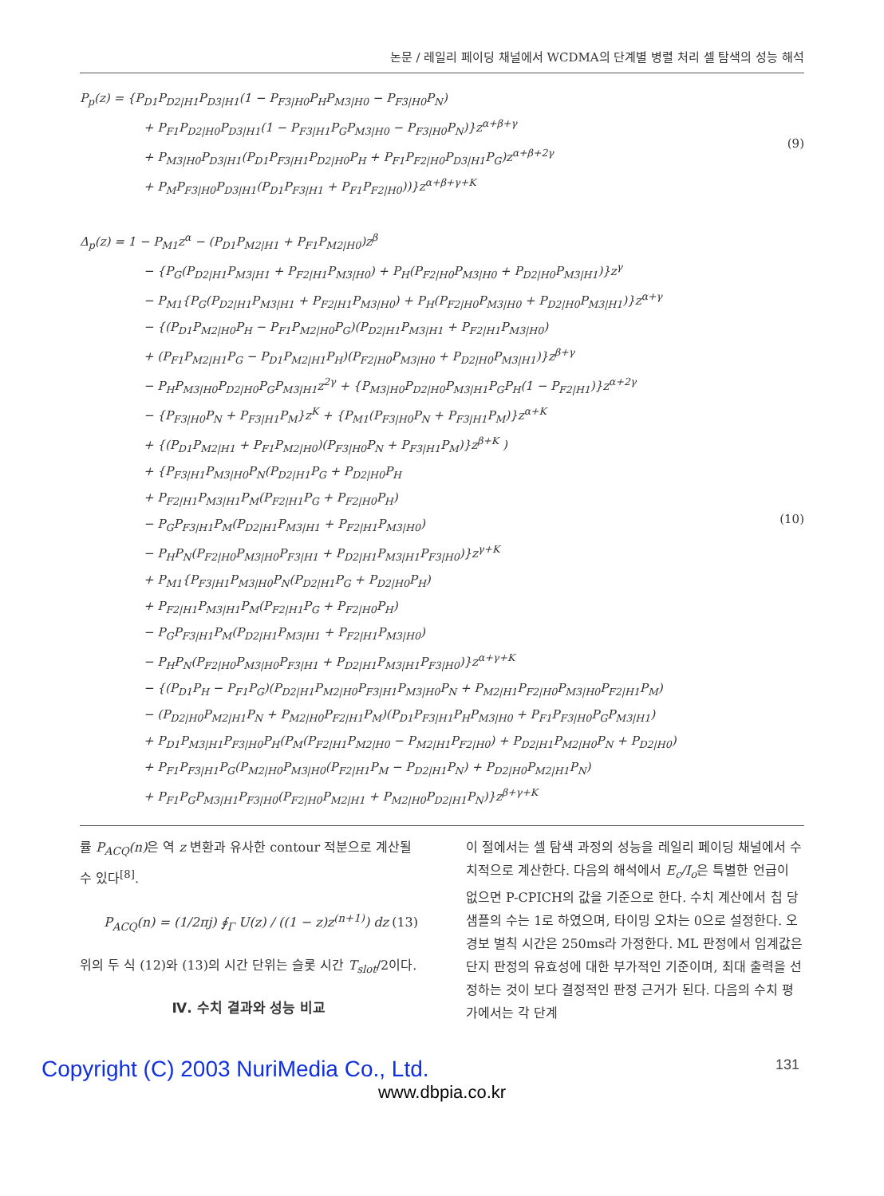논문 / 레일리 페이딩 채널에서 WCDMA의 단계별 병렬 처리 셀 탐색의 성능 해석
P<sub>p</sub>(z) = {P<sub>D1</sub>P<sub>D2|H1</sub>P<sub>D3|H1</sub>(1 − P<sub>F3|H0</sub>P<sub>H</sub>P<sub>M3|H0</sub> − P<sub>F3|H0</sub>P<sub>N</sub>)
+ P<sub>F1</sub>P<sub>D2|H0</sub>P<sub>D3|H1</sub>(1 − P<sub>F3|H1</sub>P<sub>G</sub>P<sub>M3|H0</sub> − P<sub>F3|H0</sub>P<sub>N</sub>)}z<sup>α+β+γ</sup>
+ P<sub>M3|H0</sub>P<sub>D3|H1</sub>(P<sub>D1</sub>P<sub>F3|H1</sub>P<sub>D2|H0</sub>P<sub>H</sub> + P<sub>F1</sub>P<sub>F2|H0</sub>P<sub>D3|H1</sub>P<sub>G</sub>)z<sup>α+β+2γ</sup>
+ P<sub>M</sub>P<sub>F3|H0</sub>P<sub>D3|H1</sub>(P<sub>D1</sub>P<sub>F3|H1</sub> + P<sub>F1</sub>P<sub>F2|H0</sub>))}z<sup>α+β+γ+K</sup>
(9)
Δ<sub>p</sub>(z) = 1 − P<sub>M1</sub>z<sup>α</sup> − (P<sub>D1</sub>P<sub>M2|H1</sub> + P<sub>F1</sub>P<sub>M2|H0</sub>)z<sup>β</sup>
− {P<sub>G</sub>(P<sub>D2|H1</sub>P<sub>M3|H1</sub> + P<sub>F2|H1</sub>P<sub>M3|H0</sub>) + P<sub>H</sub>(P<sub>F2|H0</sub>P<sub>M3|H0</sub> + P<sub>D2|H0</sub>P<sub>M3|H1</sub>)}z<sup>γ</sup>
− P<sub>M1</sub>{P<sub>G</sub>(P<sub>D2|H1</sub>P<sub>M3|H1</sub> + P<sub>F2|H1</sub>P<sub>M3|H0</sub>) + P<sub>H</sub>(P<sub>F2|H0</sub>P<sub>M3|H0</sub> + P<sub>D2|H0</sub>P<sub>M3|H1</sub>)}z<sup>α+γ</sup>
− {(P<sub>D1</sub>P<sub>M2|H0</sub>P<sub>H</sub> − P<sub>F1</sub>P<sub>M2|H0</sub>P<sub>G</sub>)(P<sub>D2|H1</sub>P<sub>M3|H1</sub> + P<sub>F2|H1</sub>P<sub>M3|H0</sub>)
+ (P<sub>F1</sub>P<sub>M2|H1</sub>P<sub>G</sub> − P<sub>D1</sub>P<sub>M2|H1</sub>P<sub>H</sub>)(P<sub>F2|H0</sub>P<sub>M3|H0</sub> + P<sub>D2|H0</sub>P<sub>M3|H1</sub>)}z<sup>β+γ</sup>
− P<sub>H</sub>P<sub>M3|H0</sub>P<sub>D2|H0</sub>P<sub>G</sub>P<sub>M3|H1</sub>z<sup>2γ</sup> + {P<sub>M3|H0</sub>P<sub>D2|H0</sub>P<sub>M3|H1</sub>P<sub>G</sub>P<sub>H</sub>(1 − P<sub>F2|H1</sub>)}z<sup>α+2γ</sup>
− {P<sub>F3|H0</sub>P<sub>N</sub> + P<sub>F3|H1</sub>P<sub>M</sub>}z<sup>K</sup> + {P<sub>M1</sub>(P<sub>F3|H0</sub>P<sub>N</sub> + P<sub>F3|H1</sub>P<sub>M</sub>)}z<sup>α+K</sup>
+ {(P<sub>D1</sub>P<sub>M2|H1</sub> + P<sub>F1</sub>P<sub>M2|H0</sub>)(P<sub>F3|H0</sub>P<sub>N</sub> + P<sub>F3|H1</sub>P<sub>M</sub>)}z<sup>β+K</sup> )
+ {P<sub>F3|H1</sub>P<sub>M3|H0</sub>P<sub>N</sub>(P<sub>D2|H1</sub>P<sub>G</sub> + P<sub>D2|H0</sub>P<sub>H</sub>
+ P<sub>F2|H1</sub>P<sub>M3|H1</sub>P<sub>M</sub>(P<sub>F2|H1</sub>P<sub>G</sub> + P<sub>F2|H0</sub>P<sub>H</sub>)
− P<sub>G</sub>P<sub>F3|H1</sub>P<sub>M</sub>(P<sub>D2|H1</sub>P<sub>M3|H1</sub> + P<sub>F2|H1</sub>P<sub>M3|H0</sub>)
− P<sub>H</sub>P<sub>N</sub>(P<sub>F2|H0</sub>P<sub>M3|H0</sub>P<sub>F3|H1</sub> + P<sub>D2|H1</sub>P<sub>M3|H1</sub>P<sub>F3|H0</sub>)}z<sup>γ+K</sup>
+ P<sub>M1</sub>{P<sub>F3|H1</sub>P<sub>M3|H0</sub>P<sub>N</sub>(P<sub>D2|H1</sub>P<sub>G</sub> + P<sub>D2|H0</sub>P<sub>H</sub>)
+ P<sub>F2|H1</sub>P<sub>M3|H1</sub>P<sub>M</sub>(P<sub>F2|H1</sub>P<sub>G</sub> + P<sub>F2|H0</sub>P<sub>H</sub>)
− P<sub>G</sub>P<sub>F3|H1</sub>P<sub>M</sub>(P<sub>D2|H1</sub>P<sub>M3|H1</sub> + P<sub>F2|H1</sub>P<sub>M3|H0</sub>)
− P<sub>H</sub>P<sub>N</sub>(P<sub>F2|H0</sub>P<sub>M3|H0</sub>P<sub>F3|H1</sub> + P<sub>D2|H1</sub>P<sub>M3|H1</sub>P<sub>F3|H0</sub>)}z<sup>α+γ+K</sup>
− {(P<sub>D1</sub>P<sub>H</sub> − P<sub>F1</sub>P<sub>G</sub>)(P<sub>D2|H1</sub>P<sub>M2|H0</sub>P<sub>F3|H1</sub>P<sub>M3|H0</sub>P<sub>N</sub> + P<sub>M2|H1</sub>P<sub>F2|H0</sub>P<sub>M3|H0</sub>P<sub>F2|H1</sub>P<sub>M</sub>)
− (P<sub>D2|H0</sub>P<sub>M2|H1</sub>P<sub>N</sub> + P<sub>M2|H0</sub>P<sub>F2|H1</sub>P<sub>M</sub>)(P<sub>D1</sub>P<sub>F3|H1</sub>P<sub>H</sub>P<sub>M3|H0</sub> + P<sub>F1</sub>P<sub>F3|H0</sub>P<sub>G</sub>P<sub>M3|H1</sub>)
+ P<sub>D1</sub>P<sub>M3|H1</sub>P<sub>F3|H0</sub>P<sub>H</sub>(P<sub>M</sub>(P<sub>F2|H1</sub>P<sub>M2|H0</sub> − P<sub>M2|H1</sub>P<sub>F2|H0</sub>) + P<sub>D2|H1</sub>P<sub>M2|H0</sub>P<sub>N</sub> + P<sub>D2|H0</sub>)
+ P<sub>F1</sub>P<sub>F3|H1</sub>P<sub>G</sub>(P<sub>M2|H0</sub>P<sub>M3|H0</sub>(P<sub>F2|H1</sub>P<sub>M</sub> − P<sub>D2|H1</sub>P<sub>N</sub>) + P<sub>D2|H0</sub>P<sub>M2|H1</sub>P<sub>N</sub>)
+ P<sub>F1</sub>P<sub>G</sub>P<sub>M3|H1</sub>P<sub>F3|H0</sub>(P<sub>F2|H0</sub>P<sub>M2|H1</sub> + P<sub>M2|H0</sub>P<sub>D2|H1</sub>P<sub>N</sub>)}z<sup>β+γ+K</sup>
(10)
률 P<sub>ACQ</sub>(n) 은 역 z 변환과 유사한 contour 적분으로 계산될 수 있다<sup>[8]</sup>.
P<sub>ACQ</sub>(n) = (1/2πj) ∮<sub>Γ</sub> U(z) / ((1 − z)z<sup>(n+1)</sup>) dz (13)
위의 두 식 (12)와 (13)의 시간 단위는 슬롯 시간 T<sub>slot</sub>/2이다.
Ⅳ. 수치 결과와 성능 비교
이 절에서는 셀 탐색 과정의 성능을 레일리 페이딩 채널에서 수치적으로 계산한다. 다음의 해석에서 E<sub>c</sub>/I<sub>o</sub>은 특별한 언급이 없으면 P-CPICH의 값을 기준으로 한다. 수치 계산에서 칩 당 샘플의 수는 1로 하였으며, 타이밍 오차는 0으로 설정한다. 오경보 벌칙 시간은 250ms라 가정한다. ML 판정에서 임계값은 단지 판정의 유효성에 대한 부가적인 기준이며, 최대 출력을 선정하는 것이 보다 결정적인 판정 근거가 된다. 다음의 수치 평가에서는 각 단계
Copyright (C) 2003 NuriMedia Co., Ltd. 131
www.dbpia.co.kr